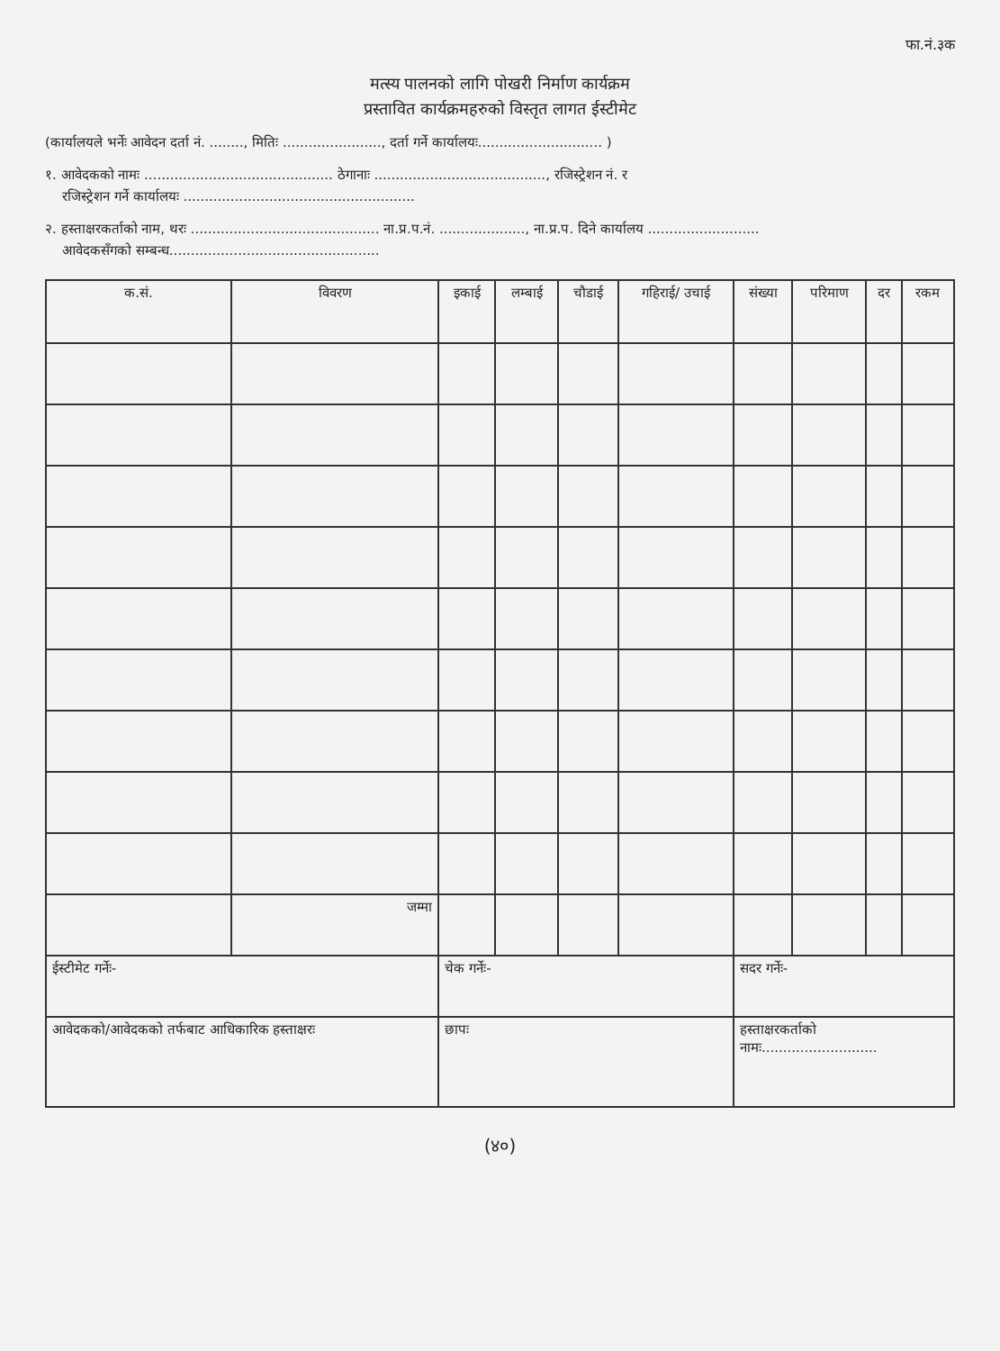फा.नं.३क
मत्स्य पालनको लागि पोखरी निर्माण कार्यक्रम
प्रस्तावित कार्यक्रमहरुको विस्तृत लागत ईस्टीमेट
(कार्यालयले भर्नेः आवेदन दर्ता नं. ........, मितिः ......................., दर्ता गर्ने कार्यालयः............................. )
१. आवेदकको नामः ............................................ ठेगानाः ........................................, रजिस्ट्रेशन नं. र
रजिस्ट्रेशन गर्ने कार्यालयः ......................................................
२. हस्ताक्षरकर्ताको नाम, थरः ............................................ ना.प्र.प.नं. ...................., ना.प्र.प. दिने कार्यालय ..........................
आवेदकसँगको सम्बन्ध.................................................
| क.सं. | विवरण | इकाई | लम्बाई | चौडाई | गहिराई/ उचाई | संख्या | परिमाण | दर | रकम |
| --- | --- | --- | --- | --- | --- | --- | --- | --- | --- |
| | जम्मा | | | | | | | | |
| ईस्टीमेट गर्नेः- | | चेक गर्नेः- | | | | सदर गर्नेः- | | | |
| आवेदकको/आवेदकको तर्फबाट आधिकारिक हस्ताक्षरः | | छापः | | | | हस्ताक्षरकर्ताको नामः........................... | | | |
(४०)